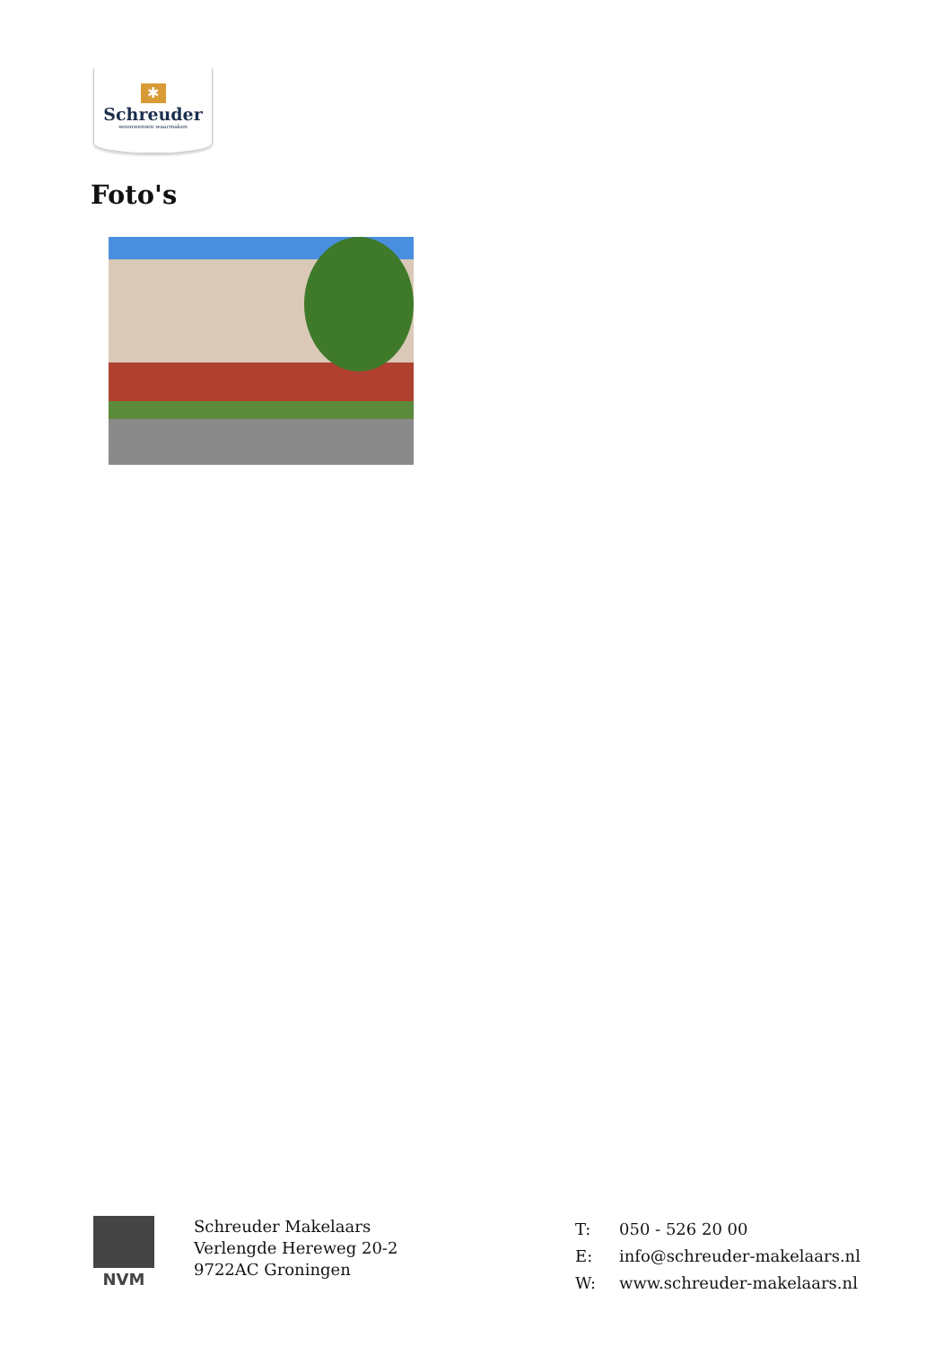✱
Schreuder
woonwensen waarmaken
Foto's
NVM
Schreuder Makelaars
Verlengde Hereweg 20-2
9722AC Groningen
T: 050 - 526 20 00
E: info@schreuder-makelaars.nl
W: www.schreuder-makelaars.nl